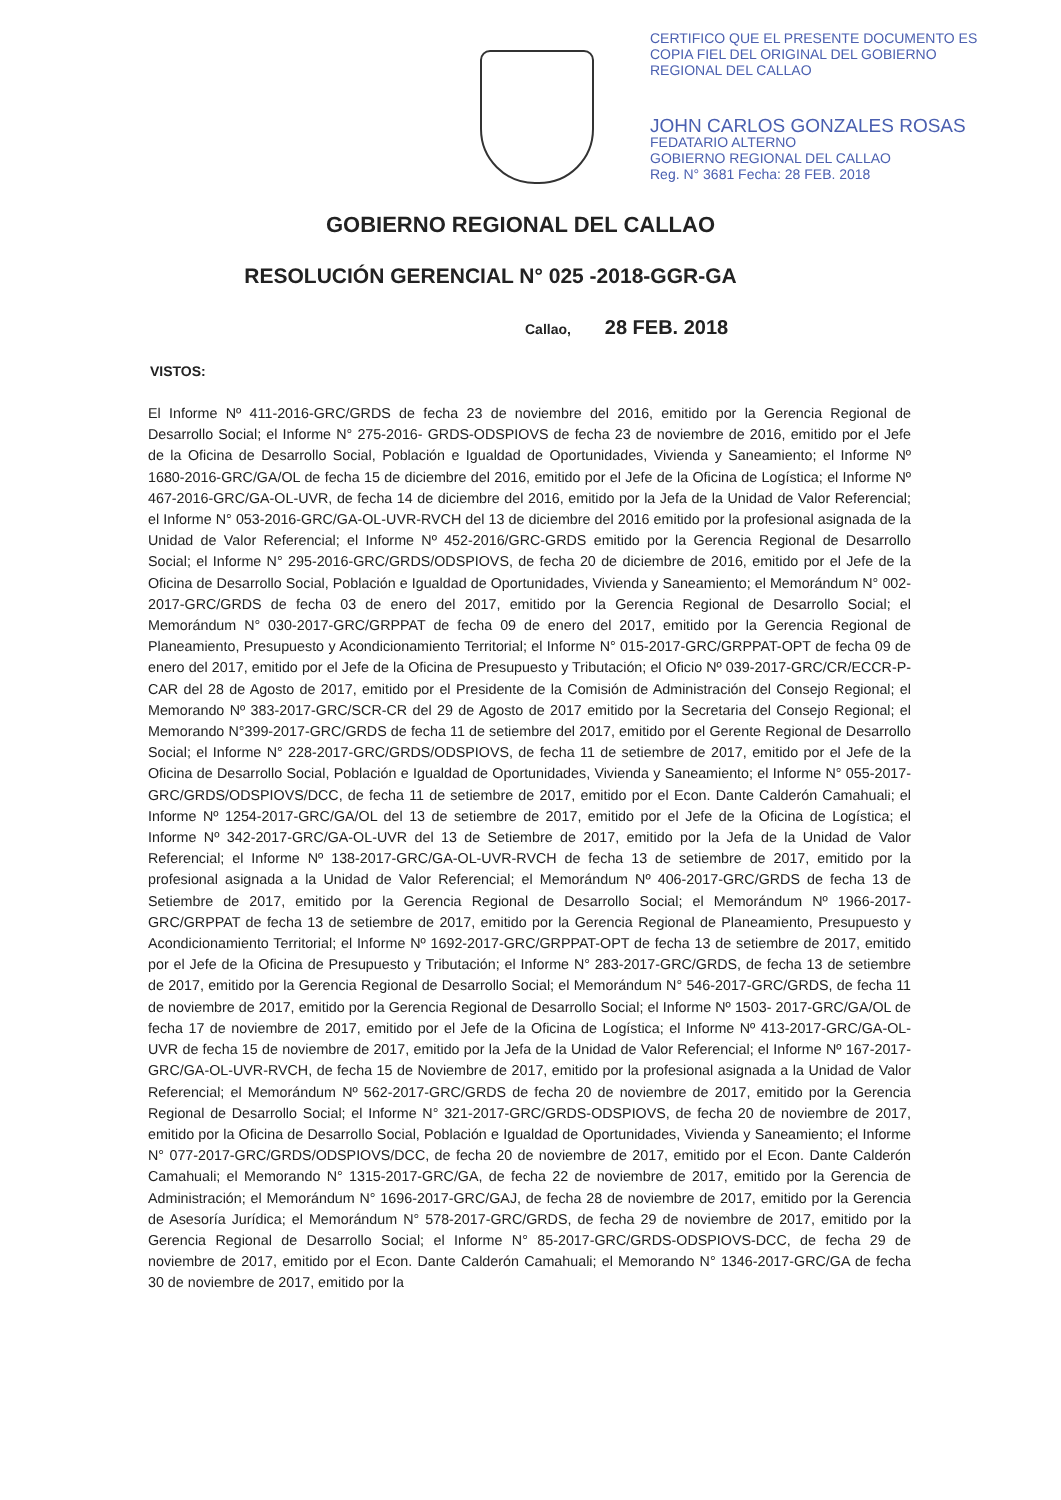CERTIFICO QUE EL PRESENTE DOCUMENTO ES
COPIA FIEL DEL ORIGINAL DEL GOBIERNO
REGIONAL DEL CALLAO
JOHN CARLOS GONZALES ROSAS
FEDATARIO ALTERNO
GOBIERNO REGIONAL DEL CALLAO
Reg. N° 3681 Fecha: 28 FEB. 2018
GOBIERNO REGIONAL DEL CALLAO
RESOLUCIÓN GERENCIAL N° 025 -2018-GGR-GA
Callao, 28 FEB. 2018
VISTOS:
El Informe Nº 411-2016-GRC/GRDS de fecha 23 de noviembre del 2016, emitido por la Gerencia Regional de Desarrollo Social; el Informe N° 275-2016- GRDS-ODSPIOVS de fecha 23 de noviembre de 2016, emitido por el Jefe de la Oficina de Desarrollo Social, Población e Igualdad de Oportunidades, Vivienda y Saneamiento; el Informe Nº 1680-2016-GRC/GA/OL de fecha 15 de diciembre del 2016, emitido por el Jefe de la Oficina de Logística; el Informe Nº 467-2016-GRC/GA-OL-UVR, de fecha 14 de diciembre del 2016, emitido por la Jefa de la Unidad de Valor Referencial; el Informe N° 053-2016-GRC/GA-OL-UVR-RVCH del 13 de diciembre del 2016 emitido por la profesional asignada de la Unidad de Valor Referencial; el Informe Nº 452-2016/GRC-GRDS emitido por la Gerencia Regional de Desarrollo Social; el Informe N° 295-2016-GRC/GRDS/ODSPIOVS, de fecha 20 de diciembre de 2016, emitido por el Jefe de la Oficina de Desarrollo Social, Población e Igualdad de Oportunidades, Vivienda y Saneamiento; el Memorándum N° 002-2017-GRC/GRDS de fecha 03 de enero del 2017, emitido por la Gerencia Regional de Desarrollo Social; el Memorándum N° 030-2017-GRC/GRPPAT de fecha 09 de enero del 2017, emitido por la Gerencia Regional de Planeamiento, Presupuesto y Acondicionamiento Territorial; el Informe N° 015-2017-GRC/GRPPAT-OPT de fecha 09 de enero del 2017, emitido por el Jefe de la Oficina de Presupuesto y Tributación; el Oficio Nº 039-2017-GRC/CR/ECCR-P-CAR del 28 de Agosto de 2017, emitido por el Presidente de la Comisión de Administración del Consejo Regional; el Memorando Nº 383-2017-GRC/SCR-CR del 29 de Agosto de 2017 emitido por la Secretaria del Consejo Regional; el Memorando N°399-2017-GRC/GRDS de fecha 11 de setiembre del 2017, emitido por el Gerente Regional de Desarrollo Social; el Informe N° 228-2017-GRC/GRDS/ODSPIOVS, de fecha 11 de setiembre de 2017, emitido por el Jefe de la Oficina de Desarrollo Social, Población e Igualdad de Oportunidades, Vivienda y Saneamiento; el Informe N° 055-2017-GRC/GRDS/ODSPIOVS/DCC, de fecha 11 de setiembre de 2017, emitido por el Econ. Dante Calderón Camahuali; el Informe Nº 1254-2017-GRC/GA/OL del 13 de setiembre de 2017, emitido por el Jefe de la Oficina de Logística; el Informe Nº 342-2017-GRC/GA-OL-UVR del 13 de Setiembre de 2017, emitido por la Jefa de la Unidad de Valor Referencial; el Informe Nº 138-2017-GRC/GA-OL-UVR-RVCH de fecha 13 de setiembre de 2017, emitido por la profesional asignada a la Unidad de Valor Referencial; el Memorándum Nº 406-2017-GRC/GRDS de fecha 13 de Setiembre de 2017, emitido por la Gerencia Regional de Desarrollo Social; el Memorándum Nº 1966-2017-GRC/GRPPAT de fecha 13 de setiembre de 2017, emitido por la Gerencia Regional de Planeamiento, Presupuesto y Acondicionamiento Territorial; el Informe Nº 1692-2017-GRC/GRPPAT-OPT de fecha 13 de setiembre de 2017, emitido por el Jefe de la Oficina de Presupuesto y Tributación; el Informe N° 283-2017-GRC/GRDS, de fecha 13 de setiembre de 2017, emitido por la Gerencia Regional de Desarrollo Social; el Memorándum N° 546-2017-GRC/GRDS, de fecha 11 de noviembre de 2017, emitido por la Gerencia Regional de Desarrollo Social; el Informe Nº 1503- 2017-GRC/GA/OL de fecha 17 de noviembre de 2017, emitido por el Jefe de la Oficina de Logística; el Informe Nº 413-2017-GRC/GA-OL-UVR de fecha 15 de noviembre de 2017, emitido por la Jefa de la Unidad de Valor Referencial; el Informe Nº 167-2017-GRC/GA-OL-UVR-RVCH, de fecha 15 de Noviembre de 2017, emitido por la profesional asignada a la Unidad de Valor Referencial; el Memorándum Nº 562-2017-GRC/GRDS de fecha 20 de noviembre de 2017, emitido por la Gerencia Regional de Desarrollo Social; el Informe N° 321-2017-GRC/GRDS-ODSPIOVS, de fecha 20 de noviembre de 2017, emitido por la Oficina de Desarrollo Social, Población e Igualdad de Oportunidades, Vivienda y Saneamiento; el Informe N° 077-2017-GRC/GRDS/ODSPIOVS/DCC, de fecha 20 de noviembre de 2017, emitido por el Econ. Dante Calderón Camahuali; el Memorando N° 1315-2017-GRC/GA, de fecha 22 de noviembre de 2017, emitido por la Gerencia de Administración; el Memorándum N° 1696-2017-GRC/GAJ, de fecha 28 de noviembre de 2017, emitido por la Gerencia de Asesoría Jurídica; el Memorándum N° 578-2017-GRC/GRDS, de fecha 29 de noviembre de 2017, emitido por la Gerencia Regional de Desarrollo Social; el Informe N° 85-2017-GRC/GRDS-ODSPIOVS-DCC, de fecha 29 de noviembre de 2017, emitido por el Econ. Dante Calderón Camahuali; el Memorando N° 1346-2017-GRC/GA de fecha 30 de noviembre de 2017, emitido por la